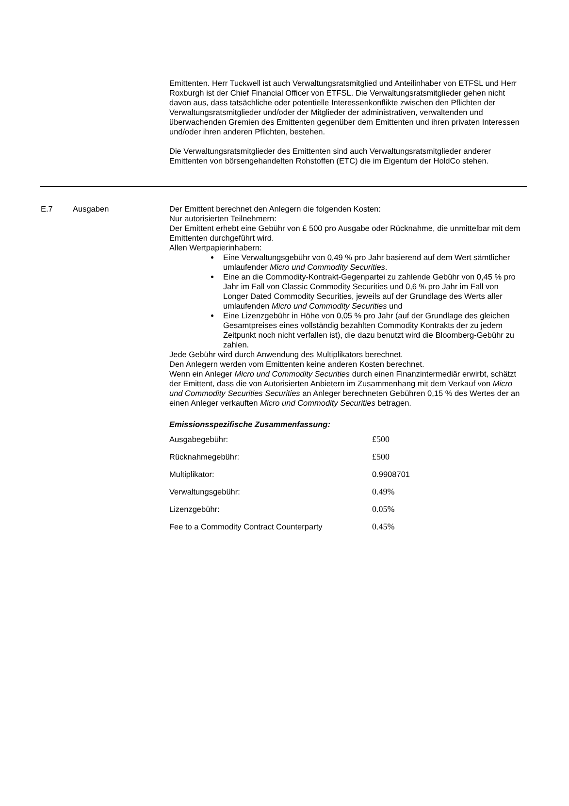Emittenten. Herr Tuckwell ist auch Verwaltungsratsmitglied und Anteilinhaber von ETFSL und Herr Roxburgh ist der Chief Financial Officer von ETFSL. Die Verwaltungsratsmitglieder gehen nicht davon aus, dass tatsächliche oder potentielle Interessenkonflikte zwischen den Pflichten der Verwaltungsratsmitglieder und/oder der Mitglieder der administrativen, verwaltenden und überwachenden Gremien des Emittenten gegenüber dem Emittenten und ihren privaten Interessen und/oder ihren anderen Pflichten, bestehen.
Die Verwaltungsratsmitglieder des Emittenten sind auch Verwaltungsratsmitglieder anderer Emittenten von börsengehandelten Rohstoffen (ETC) die im Eigentum der HoldCo stehen.
E.7 Ausgaben Der Emittent berechnet den Anlegern die folgenden Kosten:
Nur autorisierten Teilnehmern:
Der Emittent erhebt eine Gebühr von £ 500 pro Ausgabe oder Rücknahme, die unmittelbar mit dem Emittenten durchgeführt wird.
Allen Wertpapierinhabern:
Eine Verwaltungsgebühr von 0,49 % pro Jahr basierend auf dem Wert sämtlicher umlaufender Micro und Commodity Securities.
Eine an die Commodity-Kontrakt-Gegenpartei zu zahlende Gebühr von 0,45 % pro Jahr im Fall von Classic Commodity Securities und 0,6 % pro Jahr im Fall von Longer Dated Commodity Securities, jeweils auf der Grundlage des Werts aller umlaufenden Micro und Commodity Securities und
Eine Lizenzgebühr in Höhe von 0,05 % pro Jahr (auf der Grundlage des gleichen Gesamtpreises eines vollständig bezahlten Commodity Kontrakts der zu jedem Zeitpunkt noch nicht verfallen ist), die dazu benutzt wird die Bloomberg-Gebühr zu zahlen.
Jede Gebühr wird durch Anwendung des Multiplikators berechnet.
Den Anlegern werden vom Emittenten keine anderen Kosten berechnet.
Wenn ein Anleger Micro und Commodity Securities durch einen Finanzintermediär erwirbt, schätzt der Emittent, dass die von Autorisierten Anbietern im Zusammenhang mit dem Verkauf von Micro und Commodity Securities Securities an Anleger berechneten Gebühren 0,15 % des Wertes der an einen Anleger verkauften Micro und Commodity Securities betragen.
Emissionsspezifische Zusammenfassung:
| Ausgabegebühr: | £500 |
| Rücknahmegebühr: | £500 |
| Multiplikator: | 0.9908701 |
| Verwaltungsgebühr: | 0.49% |
| Lizenzgebühr: | 0.05% |
| Fee to a Commodity Contract Counterparty | 0.45% |